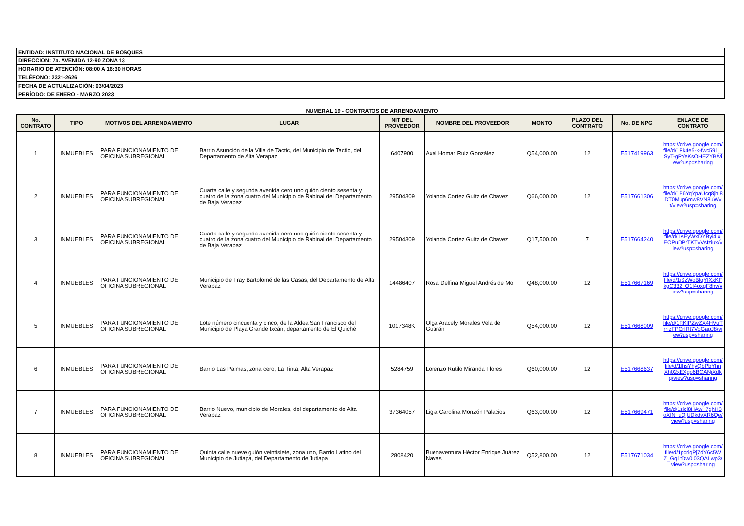| ENTIDAD: INSTITUTO NACIONAL DE BOSQUES |
| DIRECCIÓN: 7a. AVENIDA 12-90 ZONA 13 |
| HORARIO DE ATENCIÓN: 08:00 A 16:30 HORAS |
| TELÉFONO: 2321-2626 |
| FECHA DE ACTUALIZACIÓN: 03/04/2023 |
| PERÍODO: DE ENERO - MARZO 2023 |
NUMERAL 19 - CONTRATOS DE ARRENDAMIENTO
| No. CONTRATO | TIPO | MOTIVOS DEL ARRENDAMIENTO | LUGAR | NIT DEL PROVEEDOR | NOMBRE DEL PROVEEDOR | MONTO | PLAZO DEL CONTRATO | No. DE NPG | ENLACE DE CONTRATO |
| --- | --- | --- | --- | --- | --- | --- | --- | --- | --- |
| 1 | INMUEBLES | PARA FUNCIONAMIENTO DE OFICINA SUBREGIONAL | Barrio Asunción de la Villa de Tactic, del Municipio de Tactic, del Departamento de Alta Verapaz | 6407900 | Axel Homar Ruiz González | Q54,000.00 | 12 | E517419963 | https://drive.google.com/file/d/1Pk4e5-k-fwc591j_SyT-gPYeKsOHEZYB/view?usp=sharing |
| 2 | INMUEBLES | PARA FUNCIONAMIENTO DE OFICINA SUBREGIONAL | Cuarta calle y segunda avenida cero uno guión ciento sesenta y cuatro de la zona cuatro del Municipio de Rabinal del Departamento de Baja Verapaz | 29504309 | Yolanda Cortez Guitz de Chavez | Q66,000.00 | 12 | E517661306 | https://drive.google.com/file/d/1B6YqYpaUcq8jhl8DT0Mup6mw8VN8uWvt/view?usp=sharing |
| 3 | INMUEBLES | PARA FUNCIONAMIENTO DE OFICINA SUBREGIONAL | Cuarta calle y segunda avenida cero uno guión ciento sesenta y cuatro de la zona cuatro del Municipio de Rabinal del Departamento de Baja Verapaz | 29504309 | Yolanda Cortez Guitz de Chavez | Q17,500.00 | 7 | E517664240 | https://drive.google.com/file/d/1AEyWxDYByi4ixjEOPuDPrTKTvVsIziux/view?usp=sharing |
| 4 | INMUEBLES | PARA FUNCIONAMIENTO DE OFICINA SUBREGIONAL | Municipio de Fray Bartolomé de las Casas, del Departamento de Alta Verapaz | 14486407 | Rosa Delfina Miguel Andrés de Mo | Q48,000.00 | 12 | E517667169 | https://drive.google.com/file/d/1iSzWoBlqYfXxKFkgC332_O1I4oxgF8hv/view?usp=sharing |
| 5 | INMUEBLES | PARA FUNCIONAMIENTO DE OFICINA SUBREGIONAL | Lote número cincuenta y cinco, de la Aldea San Francisco del Municipio de Playa Grande Ixcán, departamento de El Quiché | 1017348K | Olga Aracely Morales Vela de Guarán | Q54,000.00 | 12 | E517668009 | https://drive.google.com/file/d/1RKlPZwZX4HVuTrrfzFPOrIRt7VoGapJ8/view?usp=sharing |
| 6 | INMUEBLES | PARA FUNCIONAMIENTO DE OFICINA SUBREGIONAL | Barrio Las Palmas, zona cero, La Tinta, Alta Verapaz | 5284759 | Lorenzo Rutilo Miranda Flores | Q60,000.00 | 12 | E517668637 | https://drive.google.com/file/d/1IhsYhyQbPbYhnXh02xEXgo6BCANjXdkq/view?usp=sharing |
| 7 | INMUEBLES | PARA FUNCIONAMIENTO DE OFICINA SUBREGIONAL | Barrio Nuevo, municipio de Morales, del departamento de Alta Verapaz | 37364057 | Ligia Carolina Monzón Palacios | Q63,000.00 | 12 | E517669471 | https://drive.google.com/file/d/1zici8HAw_7ghH3oXfN_uQjUDkdvXR6Qe/view?usp=sharing |
| 8 | INMUEBLES | PARA FUNCIONAMIENTO DE OFICINA SUBREGIONAL | Quinta calle nueve guión veintisiete, zona uno, Barrio Latino del Municipio de Jutiapa, del Departamento de Jutiapa | 2808420 | Buenaventura Héctor Enrique Juárez Navas | Q52,800.00 | 12 | E517671034 | https://drive.google.com/file/d/1pcriqPj7dY6c5WZ_Gq1tDw0i03QALwp3/view?usp=sharing |